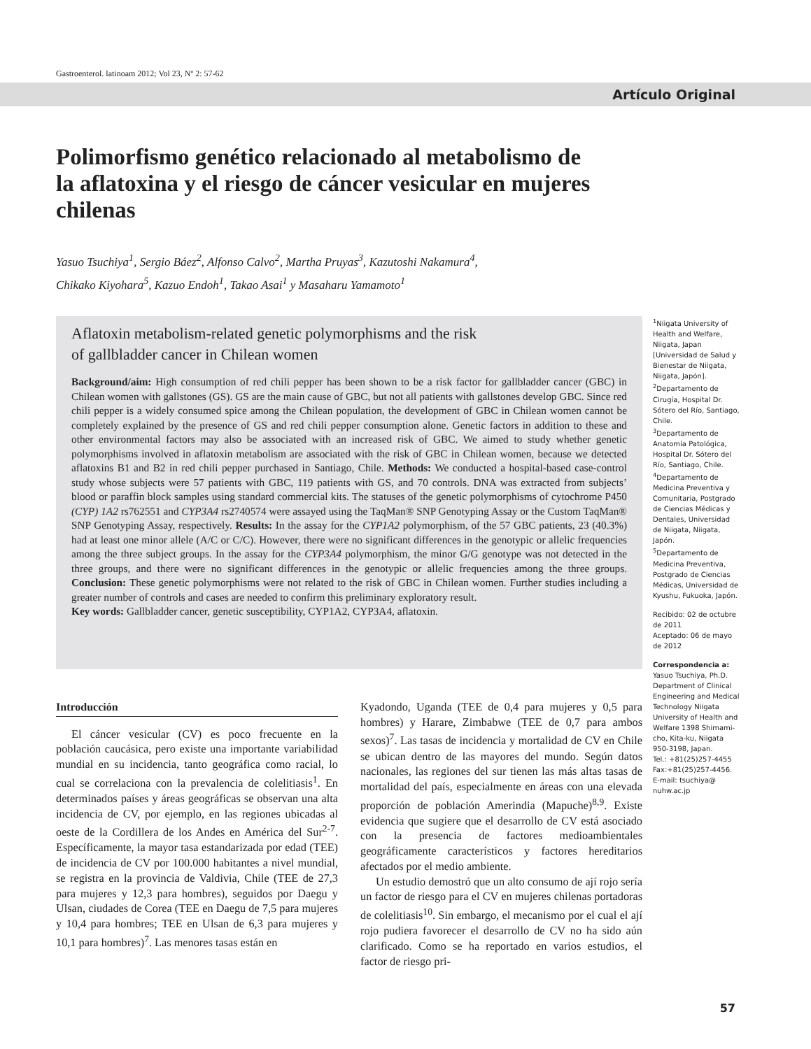Gastroenterol. latinoam 2012; Vol 23, Nº 2: 57-62
Artículo Original
Polimorfismo genético relacionado al metabolismo de la aflatoxina y el riesgo de cáncer vesicular en mujeres chilenas
Yasuo Tsuchiya<sup>1</sup>, Sergio Báez<sup>2</sup>, Alfonso Calvo<sup>2</sup>, Martha Pruyas<sup>3</sup>, Kazutoshi Nakamura<sup>4</sup>,
Chikako Kiyohara<sup>5</sup>, Kazuo Endoh<sup>1</sup>, Takao Asai<sup>1</sup> y Masaharu Yamamoto<sup>1</sup>
Aflatoxin metabolism-related genetic polymorphisms and the risk
of gallbladder cancer in Chilean women
Background/aim: High consumption of red chili pepper has been shown to be a risk factor for gallbladder cancer (GBC) in Chilean women with gallstones (GS). GS are the main cause of GBC, but not all patients with gallstones develop GBC. Since red chili pepper is a widely consumed spice among the Chilean population, the development of GBC in Chilean women cannot be completely explained by the presence of GS and red chili pepper consumption alone. Genetic factors in addition to these and other environmental factors may also be associated with an increased risk of GBC. We aimed to study whether genetic polymorphisms involved in aflatoxin metabolism are associated with the risk of GBC in Chilean women, because we detected aflatoxins B1 and B2 in red chili pepper purchased in Santiago, Chile. Methods: We conducted a hospital-based case-control study whose subjects were 57 patients with GBC, 119 patients with GS, and 70 controls. DNA was extracted from subjects’ blood or paraffin block samples using standard commercial kits. The statuses of the genetic polymorphisms of cytochrome P450 (CYP) 1A2 rs762551 and CYP3A4 rs2740574 were assayed using the TaqMan® SNP Genotyping Assay or the Custom TaqMan® SNP Genotyping Assay, respectively. Results: In the assay for the CYP1A2 polymorphism, of the 57 GBC patients, 23 (40.3%) had at least one minor allele (A/C or C/C). However, there were no significant differences in the genotypic or allelic frequencies among the three subject groups. In the assay for the CYP3A4 polymorphism, the minor G/G genotype was not detected in the three groups, and there were no significant differences in the genotypic or allelic frequencies among the three groups. Conclusion: These genetic polymorphisms were not related to the risk of GBC in Chilean women. Further studies including a greater number of controls and cases are needed to confirm this preliminary exploratory result.
Key words: Gallbladder cancer, genetic susceptibility, CYP1A2, CYP3A4, aflatoxin.
<sup>1</sup> Niigata University of Health and Welfare, Niigata, Japan [Universidad de Salud y Bienestar de Niigata, Niigata, Japón].
<sup>2</sup> Departamento de Cirugía, Hospital Dr. Sótero del Río, Santiago, Chile.
<sup>3</sup> Departamento de Anatomía Patológica, Hospital Dr. Sótero del Río, Santiago, Chile.
<sup>4</sup> Departamento de Medicina Preventiva y Comunitaria, Postgrado de Ciencias Médicas y Dentales, Universidad de Niigata, Niigata, Japón.
<sup>5</sup> Departamento de Medicina Preventiva, Postgrado de Ciencias Médicas, Universidad de Kyushu, Fukuoka, Japón.
Recibido: 02 de octubre de 2011
Aceptado: 06 de mayo de 2012
Correspondencia a:
Yasuo Tsuchiya, Ph.D. Department of Clinical Engineering and Medical Technology Niigata University of Health and Welfare 1398 Shimami-cho, Kita-ku, Niigata 950-3198, Japan.
Tel.: +81(25)257-4455
Fax:+81(25)257-4456.
E-mail: tsuchiya@ nuhw.ac.jp
Introducción
El cáncer vesicular (CV) es poco frecuente en la población caucásica, pero existe una importante variabilidad mundial en su incidencia, tanto geográfica como racial, lo cual se correlaciona con la prevalencia de colelitiasis<sup>1</sup>. En determinados países y áreas geográficas se observan una alta incidencia de CV, por ejemplo, en las regiones ubicadas al oeste de la Cordillera de los Andes en América del Sur<sup>2-7</sup>. Específicamente, la mayor tasa estandarizada por edad (TEE) de incidencia de CV por 100.000 habitantes a nivel mundial, se registra en la provincia de Valdivia, Chile (TEE de 27,3 para mujeres y 12,3 para hombres), seguidos por Daegu y Ulsan, ciudades de Corea (TEE en Daegu de 7,5 para mujeres y 10,4 para hombres; TEE en Ulsan de 6,3 para mujeres y 10,1 para hombres)<sup>7</sup>. Las menores tasas están en
Kyadondo, Uganda (TEE de 0,4 para mujeres y 0,5 para hombres) y Harare, Zimbabwe (TEE de 0,7 para ambos sexos)<sup>7</sup>. Las tasas de incidencia y mortalidad de CV en Chile se ubican dentro de las mayores del mundo. Según datos nacionales, las regiones del sur tienen las más altas tasas de mortalidad del país, especialmente en áreas con una elevada proporción de población Amerindia (Mapuche)<sup>8,9</sup>. Existe evidencia que sugiere que el desarrollo de CV está asociado con la presencia de factores medioambientales geográficamente característicos y factores hereditarios afectados por el medio ambiente.
Un estudio demostró que un alto consumo de ají rojo sería un factor de riesgo para el CV en mujeres chilenas portadoras de colelitiasis<sup>10</sup>. Sin embargo, el mecanismo por el cual el ají rojo pudiera favorecer el desarrollo de CV no ha sido aún clarificado. Como se ha reportado en varios estudios, el factor de riesgo pri-
57